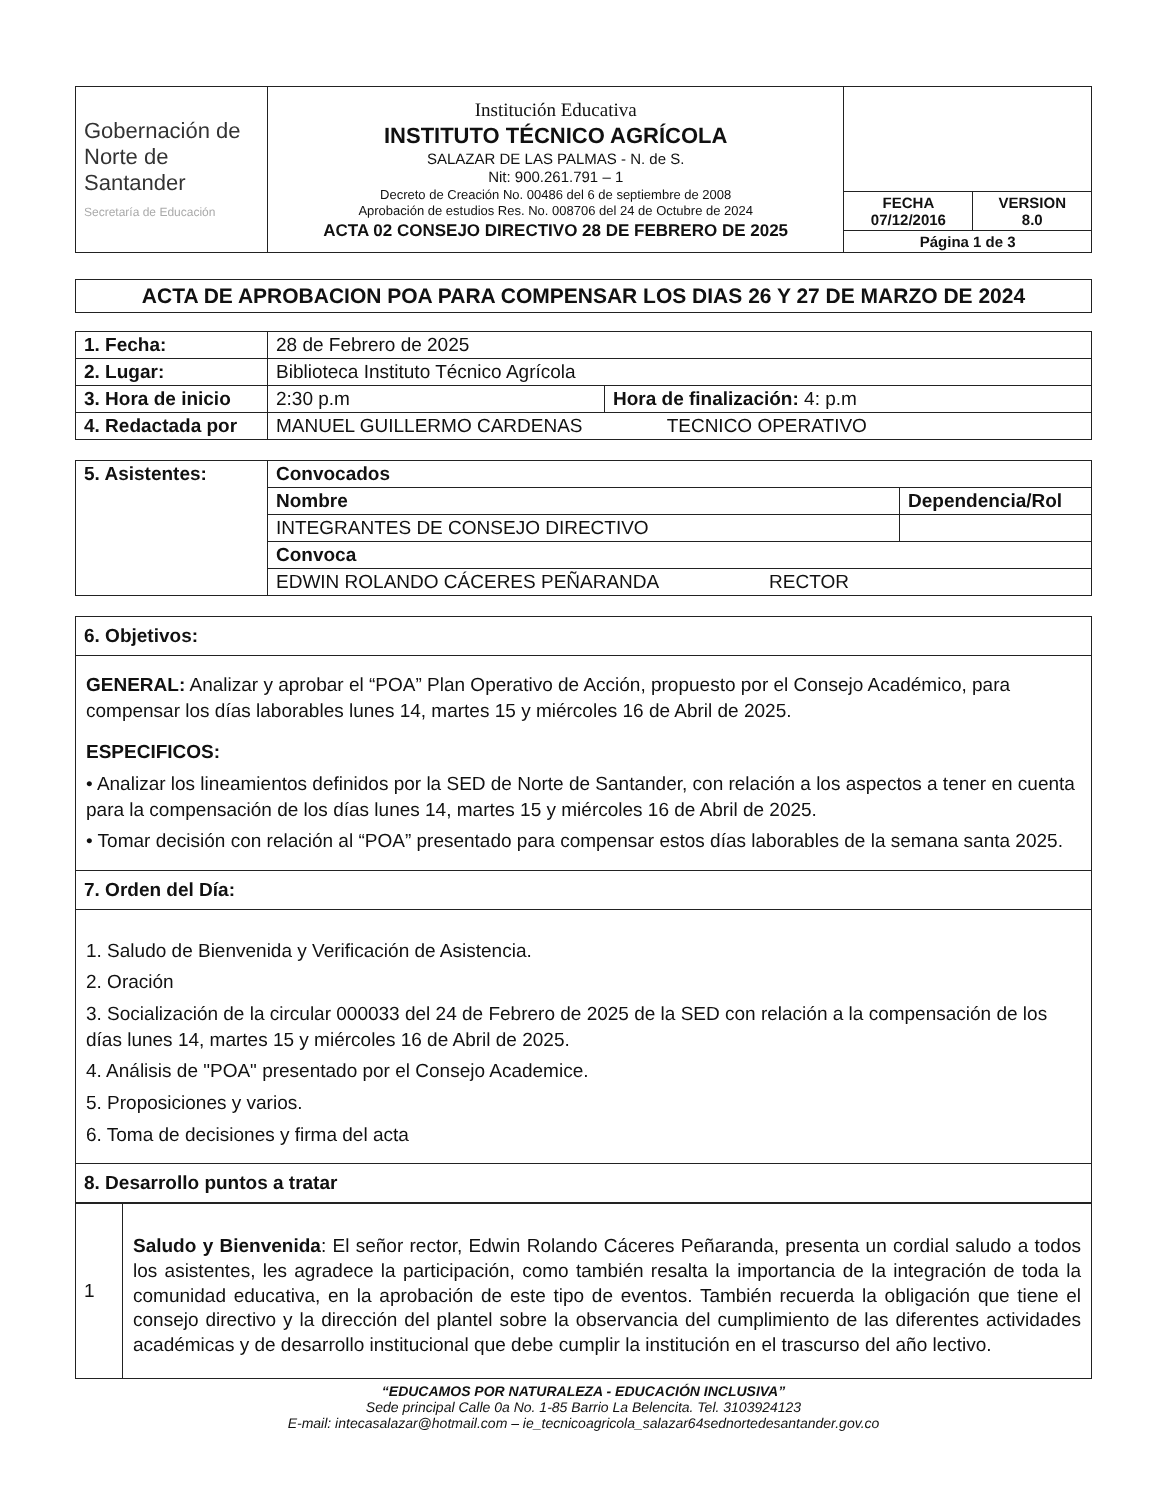| Gobernación de Norte de Santander Secretaría de Educación | Institución Educativa INSTITUTO TÉCNICO AGRÍCOLA SALAZAR DE LAS PALMAS - N. de S. Nit: 900.261.791 – 1 Decreto de Creación No. 00486 del 6 de septiembre de 2008 Aprobación de estudios Res. No. 008706 del 24 de Octubre de 2024 ACTA 02 CONSEJO DIRECTIVO 28 DE FEBRERO DE 2025 | | |
| | | FECHA 07/12/2016 | VERSION 8.0 |
| | | Página 1 de 3 | |
ACTA DE APROBACION POA PARA COMPENSAR LOS DIAS 26 Y 27 DE MARZO DE 2024
| 1. Fecha: | 28 de Febrero de 2025 | |
| 2. Lugar: | Biblioteca Instituto Técnico Agrícola | |
| 3. Hora de inicio | 2:30 p.m | Hora de finalización: 4: p.m |
| 4. Redactada por | MANUEL GUILLERMO CARDENAS TECNICO OPERATIVO | |
| 5. Asistentes: | Convocados | |
| --- | --- | --- |
| | Nombre | Dependencia/Rol |
| | INTEGRANTES DE CONSEJO DIRECTIVO | |
| | Convoca | |
| | EDWIN ROLANDO CÁCERES PEÑARANDA RECTOR | |
6. Objetivos:
GENERAL: Analizar y aprobar el “POA” Plan Operativo de Acción, propuesto por el Consejo Académico, para compensar los días laborables lunes 14, martes 15 y miércoles 16 de Abril de 2025.
ESPECIFICOS:
• Analizar los lineamientos definidos por la SED de Norte de Santander, con relación a los aspectos a tener en cuenta para la compensación de los días lunes 14, martes 15 y miércoles 16 de Abril de 2025.
• Tomar decisión con relación al “POA” presentado para compensar estos días laborables de la semana santa 2025.
7. Orden del Día:
1. Saludo de Bienvenida y Verificación de Asistencia.
2. Oración
3. Socialización de la circular 000033 del 24 de Febrero de 2025 de la SED con relación a la compensación de los días lunes 14, martes 15 y miércoles 16 de Abril de 2025.
4. Análisis de "POA" presentado por el Consejo Academice.
5. Proposiciones y varios.
6. Toma de decisiones y firma del acta
8. Desarrollo puntos a tratar
| 1 | Saludo y Bienvenida : El señor rector, Edwin Rolando Cáceres Peñaranda, presenta un cordial saludo a todos los asistentes, les agradece la participación, como también resalta la importancia de la integración de toda la comunidad educativa, en la aprobación de este tipo de eventos. También recuerda la obligación que tiene el consejo directivo y la dirección del plantel sobre la observancia del cumplimiento de las diferentes actividades académicas y de desarrollo institucional que debe cumplir la institución en el trascurso del año lectivo. |
“EDUCAMOS POR NATURALEZA - EDUCACIÓN INCLUSIVA”
Sede principal Calle 0a No. 1-85 Barrio La Belencita. Tel. 3103924123
E-mail: intecasalazar@hotmail.com – ie_tecnicoagricola_salazar64sednortedesantander.gov.co